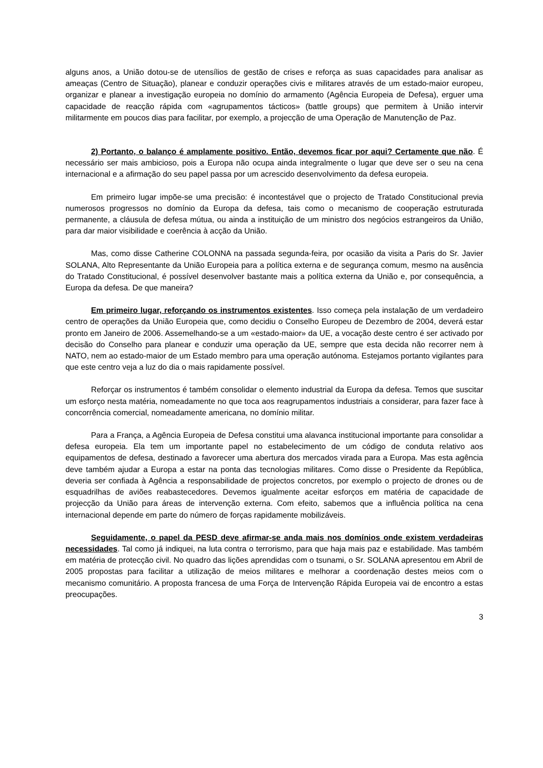alguns anos, a União dotou-se de utensílios de gestão de crises e reforça as suas capacidades para analisar as ameaças (Centro de Situação), planear e conduzir operações civis e militares através de um estado-maior europeu, organizar e planear a investigação europeia no domínio do armamento (Agência Europeia de Defesa), erguer uma capacidade de reacção rápida com «agrupamentos tácticos» (battle groups) que permitem à União intervir militarmente em poucos dias para facilitar, por exemplo, a projecção de uma Operação de Manutenção de Paz.
2) Portanto, o balanço é amplamente positivo. Então, devemos ficar por aqui? Certamente que não. É necessário ser mais ambicioso, pois a Europa não ocupa ainda integralmente o lugar que deve ser o seu na cena internacional e a afirmação do seu papel passa por um acrescido desenvolvimento da defesa europeia.
Em primeiro lugar impõe-se uma precisão: é incontestável que o projecto de Tratado Constitucional previa numerosos progressos no domínio da Europa da defesa, tais como o mecanismo de cooperação estruturada permanente, a cláusula de defesa mútua, ou ainda a instituição de um ministro dos negócios estrangeiros da União, para dar maior visibilidade e coerência à acção da União.
Mas, como disse Catherine COLONNA na passada segunda-feira, por ocasião da visita a Paris do Sr. Javier SOLANA, Alto Representante da União Europeia para a política externa e de segurança comum, mesmo na ausência do Tratado Constitucional, é possível desenvolver bastante mais a política externa da União e, por consequência, a Europa da defesa. De que maneira?
Em primeiro lugar, reforçando os instrumentos existentes. Isso começa pela instalação de um verdadeiro centro de operações da União Europeia que, como decidiu o Conselho Europeu de Dezembro de 2004, deverá estar pronto em Janeiro de 2006. Assemelhando-se a um «estado-maior» da UE, a vocação deste centro é ser activado por decisão do Conselho para planear e conduzir uma operação da UE, sempre que esta decida não recorrer nem à NATO, nem ao estado-maior de um Estado membro para uma operação autónoma. Estejamos portanto vigilantes para que este centro veja a luz do dia o mais rapidamente possível.
Reforçar os instrumentos é também consolidar o elemento industrial da Europa da defesa. Temos que suscitar um esforço nesta matéria, nomeadamente no que toca aos reagrupamentos industriais a considerar, para fazer face à concorrência comercial, nomeadamente americana, no domínio militar.
Para a França, a Agência Europeia de Defesa constitui uma alavanca institucional importante para consolidar a defesa europeia. Ela tem um importante papel no estabelecimento de um código de conduta relativo aos equipamentos de defesa, destinado a favorecer uma abertura dos mercados virada para a Europa. Mas esta agência deve também ajudar a Europa a estar na ponta das tecnologias militares. Como disse o Presidente da República, deveria ser confiada à Agência a responsabilidade de projectos concretos, por exemplo o projecto de drones ou de esquadrilhas de aviões reabastecedores. Devemos igualmente aceitar esforços em matéria de capacidade de projecção da União para áreas de intervenção externa. Com efeito, sabemos que a influência política na cena internacional depende em parte do número de forças rapidamente mobilizáveis.
Seguidamente, o papel da PESD deve afirmar-se anda mais nos domínios onde existem verdadeiras necessidades. Tal como já indiquei, na luta contra o terrorismo, para que haja mais paz e estabilidade. Mas também em matéria de protecção civil. No quadro das lições aprendidas com o tsunami, o Sr. SOLANA apresentou em Abril de 2005 propostas para facilitar a utilização de meios militares e melhorar a coordenação destes meios com o mecanismo comunitário. A proposta francesa de uma Força de Intervenção Rápida Europeia vai de encontro a estas preocupações.
3